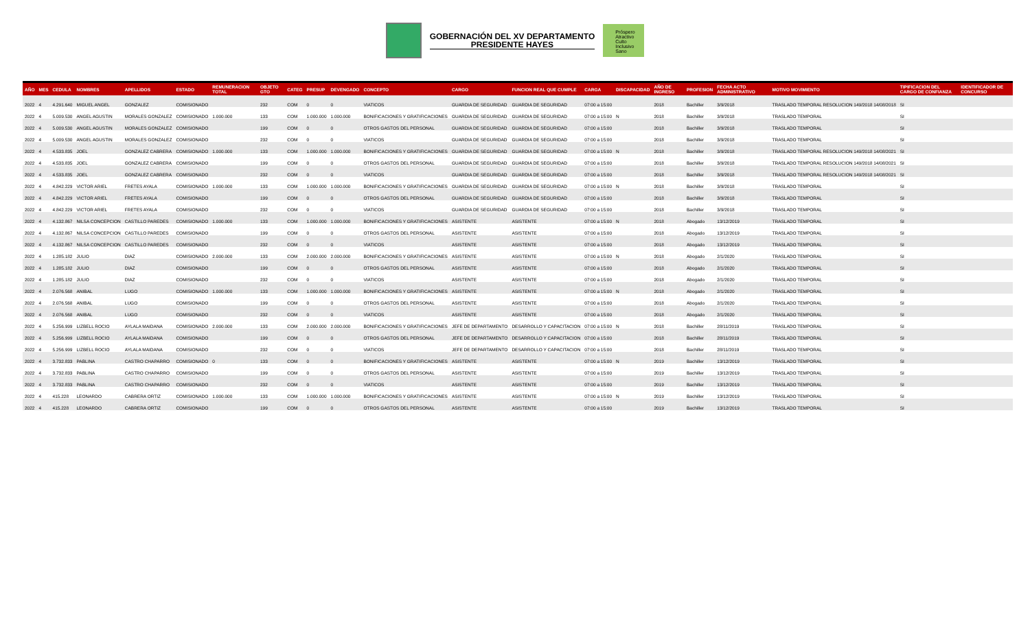GOBERNACIÓN DEL XV DEPARTAMENTO
PRESIDENTE HAYES
Próspero
Atractivo
Culto
Inclusivo
Sano
| AÑO | MES | CEDULA | NOMBRES | APELLIDOS | ESTADO | REMUNERACION TOTAL | OBJETO GTO | CATEG | PRESUP | DEVENGADO | CONCEPTO | CARGO | FUNCION REAL QUE CUMPLE | CARGA | DISCAPACIDAD | AÑO DE INGRESO | PROFESION | FECHA ACTO ADMINISTRATIVO | MOTIVO MOVIMIENTO | TIPIFICACION DEL CARGO DE CONFIANZA | IDENTIFICADOR DE CONCURSO |
| --- | --- | --- | --- | --- | --- | --- | --- | --- | --- | --- | --- | --- | --- | --- | --- | --- | --- | --- | --- | --- | --- |
| 2022 | 4 | 4.291.640 | MIGUEL ANGEL | GONZALEZ | COMISIONADO | | 232 | COM | 0 | 0 | VIATICOS | GUARDIA DE SEGURIDAD | GUARDIA DE SEGURIDAD | 07:00 a 15:00 | | 2018 | Bachiller | 3/9/2018 | TRASLADO TEMPORAL RESOLUCION 149/2018 14/08/2018 | SI | |
| 2022 | 4 | 5.009.530 | ANGEL AGUSTIN | MORALES GONZALEZ | COMISIONADO | 1.000.000 | 133 | COM | 1.000.000 | 1.000.000 | BONIFICACIONES Y GRATIFICACIONES | GUARDIA DE SEGURIDAD | GUARDIA DE SEGURIDAD | 07:00 a 15:00 | N | 2018 | Bachiller | 3/9/2018 | TRASLADO TEMPORAL | SI | |
| 2022 | 4 | 5.009.530 | ANGEL AGUSTIN | MORALES GONZALEZ | COMISIONADO | | 199 | COM | 0 | 0 | OTROS GASTOS DEL PERSONAL | GUARDIA DE SEGURIDAD | GUARDIA DE SEGURIDAD | 07:00 a 15:00 | | 2018 | Bachiller | 3/9/2018 | TRASLADO TEMPORAL | SI | |
| 2022 | 4 | 5.009.530 | ANGEL AGUSTIN | MORALES GONZALEZ | COMISIONADO | | 232 | COM | 0 | 0 | VIATICOS | GUARDIA DE SEGURIDAD | GUARDIA DE SEGURIDAD | 07:00 a 15:00 | | 2018 | Bachiller | 3/9/2018 | TRASLADO TEMPORAL | SI | |
| 2022 | 4 | 4.533.835 | JOEL | GONZALEZ CABRERA | COMISIONADO | 1.000.000 | 133 | COM | 1.000.000 | 1.000.000 | BONIFICACIONES Y GRATIFICACIONES | GUARDIA DE SEGURIDAD | GUARDIA DE SEGURIDAD | 07:00 a 15:00 | N | 2018 | Bachiller | 3/9/2018 | TRASLADO TEMPORAL RESOLUCION 149/2018 14/08/2021 | SI | |
| 2022 | 4 | 4.533.835 | JOEL | GONZALEZ CABRERA | COMISIONADO | | 199 | COM | 0 | 0 | OTROS GASTOS DEL PERSONAL | GUARDIA DE SEGURIDAD | GUARDIA DE SEGURIDAD | 07:00 a 15:00 | | 2018 | Bachiller | 3/9/2018 | TRASLADO TEMPORAL RESOLUCION 149/2018 14/08/2021 | SI | |
| 2022 | 4 | 4.533.835 | JOEL | GONZALEZ CABRERA | COMISIONADO | | 232 | COM | 0 | 0 | VIATICOS | GUARDIA DE SEGURIDAD | GUARDIA DE SEGURIDAD | 07:00 a 15:00 | | 2018 | Bachiller | 3/9/2018 | TRASLADO TEMPORAL RESOLUCION 149/2018 14/08/2021 | SI | |
| 2022 | 4 | 4.842.229 | VICTOR ARIEL | FRETES AYALA | COMISIONADO | 1.000.000 | 133 | COM | 1.000.000 | 1.000.000 | BONIFICACIONES Y GRATIFICACIONES | GUARDIA DE SEGURIDAD | GUARDIA DE SEGURIDAD | 07:00 a 15:00 | N | 2018 | Bachiller | 3/9/2018 | TRASLADO TEMPORAL | SI | |
| 2022 | 4 | 4.842.229 | VICTOR ARIEL | FRETES AYALA | COMISIONADO | | 199 | COM | 0 | 0 | OTROS GASTOS DEL PERSONAL | GUARDIA DE SEGURIDAD | GUARDIA DE SEGURIDAD | 07:00 a 15:00 | | 2018 | Bachiller | 3/9/2018 | TRASLADO TEMPORAL | SI | |
| 2022 | 4 | 4.842.229 | VICTOR ARIEL | FRETES AYALA | COMISIONADO | | 232 | COM | 0 | 0 | VIATICOS | GUARDIA DE SEGURIDAD | GUARDIA DE SEGURIDAD | 07:00 a 15:00 | | 2018 | Bachiller | 3/9/2018 | TRASLADO TEMPORAL | SI | |
| 2022 | 4 | 4.132.867 | NILSA CONCEPCION | CASTILLO PAREDES | COMISIONADO | 1.000.000 | 133 | COM | 1.000.000 | 1.000.000 | BONIFICACIONES Y GRATIFICACIONES | ASISTENTE | ASISTENTE | 07:00 a 15:00 | N | 2018 | Abogado | 13/12/2019 | TRASLADO TEMPORAL | SI | |
| 2022 | 4 | 4.132.867 | NILSA CONCEPCION | CASTILLO PAREDES | COMISIONADO | | 199 | COM | 0 | 0 | OTROS GASTOS DEL PERSONAL | ASISTENTE | ASISTENTE | 07:00 a 15:00 | | 2018 | Abogado | 13/12/2019 | TRASLADO TEMPORAL | SI | |
| 2022 | 4 | 4.132.867 | NILSA CONCEPCION | CASTILLO PAREDES | COMISIONADO | | 232 | COM | 0 | 0 | VIATICOS | ASISTENTE | ASISTENTE | 07:00 a 15:00 | | 2018 | Abogado | 13/12/2019 | TRASLADO TEMPORAL | SI | |
| 2022 | 4 | 1.285.182 | JULIO | DIAZ | COMISIONADO | 2.000.000 | 133 | COM | 2.000.000 | 2.000.000 | BONIFICACIONES Y GRATIFICACIONES | ASISTENTE | ASISTENTE | 07:00 a 15:00 | N | 2018 | Abogado | 2/1/2020 | TRASLADO TEMPORAL | SI | |
| 2022 | 4 | 1.285.182 | JULIO | DIAZ | COMISIONADO | | 199 | COM | 0 | 0 | OTROS GASTOS DEL PERSONAL | ASISTENTE | ASISTENTE | 07:00 a 15:00 | | 2018 | Abogado | 2/1/2020 | TRASLADO TEMPORAL | SI | |
| 2022 | 4 | 1.285.182 | JULIO | DIAZ | COMISIONADO | | 232 | COM | 0 | 0 | VIATICOS | ASISTENTE | ASISTENTE | 07:00 a 15:00 | | 2018 | Abogado | 2/1/2020 | TRASLADO TEMPORAL | SI | |
| 2022 | 4 | 2.076.568 | ANIBAL | LUGO | COMISIONADO | 1.000.000 | 133 | COM | 1.000.000 | 1.000.000 | BONIFICACIONES Y GRATIFICACIONES | ASISTENTE | ASISTENTE | 07:00 a 15:00 | N | 2018 | Abogado | 2/1/2020 | TRASLADO TEMPORAL | SI | |
| 2022 | 4 | 2.076.568 | ANIBAL | LUGO | COMISIONADO | | 199 | COM | 0 | 0 | OTROS GASTOS DEL PERSONAL | ASISTENTE | ASISTENTE | 07:00 a 15:00 | | 2018 | Abogado | 2/1/2020 | TRASLADO TEMPORAL | SI | |
| 2022 | 4 | 2.076.568 | ANIBAL | LUGO | COMISIONADO | | 232 | COM | 0 | 0 | VIATICOS | ASISTENTE | ASISTENTE | 07:00 a 15:00 | | 2018 | Abogado | 2/1/2020 | TRASLADO TEMPORAL | SI | |
| 2022 | 4 | 5.256.999 | LIZBELL ROCIO | AYLALA MAIDANA | COMISIONADO | 2.000.000 | 133 | COM | 2.000.000 | 2.000.000 | BONIFICACIONES Y GRATIFICACIONES | JEFE DE DEPARTAMENTO | DESARROLLO Y CAPACITACION | 07:00 a 15:00 | N | 2018 | Bachiller | 28/11/2019 | TRASLADO TEMPORAL | SI | |
| 2022 | 4 | 5.256.999 | LIZBELL ROCIO | AYLALA MAIDANA | COMISIONADO | | 199 | COM | 0 | 0 | OTROS GASTOS DEL PERSONAL | JEFE DE DEPARTAMENTO | DESARROLLO Y CAPACITACION | 07:00 a 15:00 | | 2018 | Bachiller | 28/11/2019 | TRASLADO TEMPORAL | SI | |
| 2022 | 4 | 5.256.999 | LIZBELL ROCIO | AYLALA MAIDANA | COMISIONADO | | 232 | COM | 0 | 0 | VIATICOS | JEFE DE DEPARTAMENTO | DESARROLLO Y CAPACITACION | 07:00 a 15:00 | | 2018 | Bachiller | 28/11/2019 | TRASLADO TEMPORAL | SI | |
| 2022 | 4 | 3.732.833 | PABLINA | CASTRO CHAPARRO | COMISIONADO | 0 | 133 | COM | 0 | 0 | BONIFICACIONES Y GRATIFICACIONES | ASISTENTE | ASISTENTE | 07:00 a 15:00 | N | 2019 | Bachiller | 13/12/2019 | TRASLADO TEMPORAL | SI | |
| 2022 | 4 | 3.732.833 | PABLINA | CASTRO CHAPARRO | COMISIONADO | | 199 | COM | 0 | 0 | OTROS GASTOS DEL PERSONAL | ASISTENTE | ASISTENTE | 07:00 a 15:00 | | 2019 | Bachiller | 13/12/2019 | TRASLADO TEMPORAL | SI | |
| 2022 | 4 | 3.732.833 | PABLINA | CASTRO CHAPARRO | COMISIONADO | | 232 | COM | 0 | 0 | VIATICOS | ASISTENTE | ASISTENTE | 07:00 a 15:00 | | 2019 | Bachiller | 13/12/2019 | TRASLADO TEMPORAL | SI | |
| 2022 | 4 | 415.228 | LEONARDO | CABRERA ORTIZ | COMISIONADO | 1.000.000 | 133 | COM | 1.000.000 | 1.000.000 | BONIFICACIONES Y GRATIFICACIONES | ASISTENTE | ASISTENTE | 07:00 a 15:00 | N | 2019 | Bachiller | 13/12/2019 | TRASLADO TEMPORAL | SI | |
| 2022 | 4 | 415.228 | LEONARDO | CABRERA ORTIZ | COMISIONADO | | 199 | COM | 0 | 0 | OTROS GASTOS DEL PERSONAL | ASISTENTE | ASISTENTE | 07:00 a 15:00 | | 2019 | Bachiller | 13/12/2019 | TRASLADO TEMPORAL | SI | |